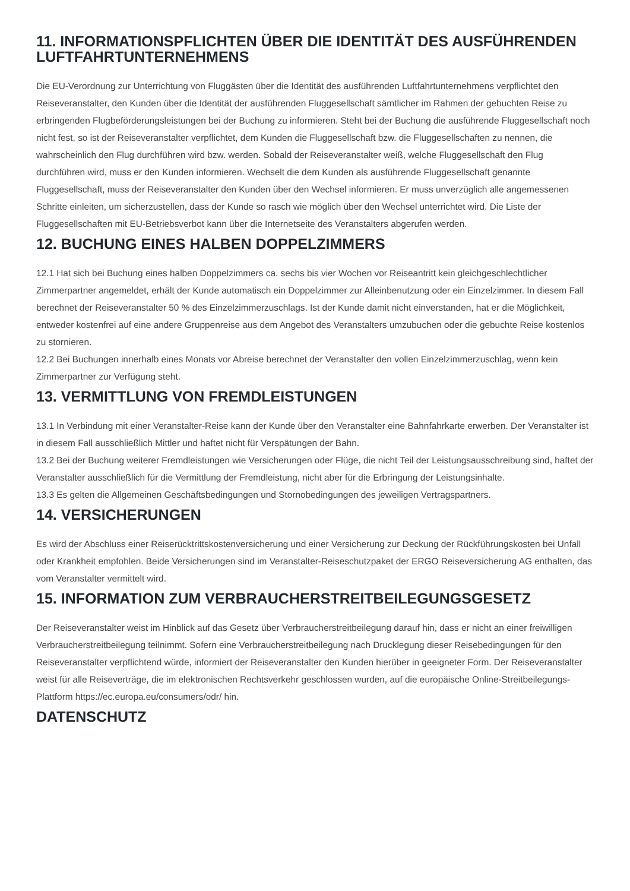11. INFORMATIONSPFLICHTEN ÜBER DIE IDENTITÄT DES AUSFÜHRENDEN LUFTFAHRTUNTERNEHMENS
Die EU-Verordnung zur Unterrichtung von Fluggästen über die Identität des ausführenden Luftfahrtunternehmens verpflichtet den Reiseveranstalter, den Kunden über die Identität der ausführenden Fluggesellschaft sämtlicher im Rahmen der gebuchten Reise zu erbringenden Flugbeförderungsleistungen bei der Buchung zu informieren. Steht bei der Buchung die ausführende Fluggesellschaft noch nicht fest, so ist der Reiseveranstalter verpflichtet, dem Kunden die Fluggesellschaft bzw. die Fluggesellschaften zu nennen, die wahrscheinlich den Flug durchführen wird bzw. werden. Sobald der Reiseveranstalter weiß, welche Fluggesellschaft den Flug durchführen wird, muss er den Kunden informieren. Wechselt die dem Kunden als ausführende Fluggesellschaft genannte Fluggesellschaft, muss der Reiseveranstalter den Kunden über den Wechsel informieren. Er muss unverzüglich alle angemessenen Schritte einleiten, um sicherzustellen, dass der Kunde so rasch wie möglich über den Wechsel unterrichtet wird. Die Liste der Fluggesellschaften mit EU-Betriebsverbot kann über die Internetseite des Veranstalters abgerufen werden.
12. BUCHUNG EINES HALBEN DOPPELZIMMERS
12.1 Hat sich bei Buchung eines halben Doppelzimmers ca. sechs bis vier Wochen vor Reiseantritt kein gleichgeschlechtlicher Zimmerpartner angemeldet, erhält der Kunde automatisch ein Doppelzimmer zur Alleinbenutzung oder ein Einzelzimmer. In diesem Fall berechnet der Reiseveranstalter 50 % des Einzelzimmerzuschlags. Ist der Kunde damit nicht einverstanden, hat er die Möglichkeit, entweder kostenfrei auf eine andere Gruppenreise aus dem Angebot des Veranstalters umzubuchen oder die gebuchte Reise kostenlos zu stornieren.
12.2 Bei Buchungen innerhalb eines Monats vor Abreise berechnet der Veranstalter den vollen Einzelzimmerzuschlag, wenn kein Zimmerpartner zur Verfügung steht.
13. VERMITTLUNG VON FREMDLEISTUNGEN
13.1 In Verbindung mit einer Veranstalter-Reise kann der Kunde über den Veranstalter eine Bahnfahrkarte erwerben. Der Veranstalter ist in diesem Fall ausschließlich Mittler und haftet nicht für Verspätungen der Bahn.
13.2 Bei der Buchung weiterer Fremdleistungen wie Versicherungen oder Flüge, die nicht Teil der Leistungsausschreibung sind, haftet der Veranstalter ausschließlich für die Vermittlung der Fremdleistung, nicht aber für die Erbringung der Leistungsinhalte.
13.3 Es gelten die Allgemeinen Geschäftsbedingungen und Stornobedingungen des jeweiligen Vertragspartners.
14. VERSICHERUNGEN
Es wird der Abschluss einer Reiserücktrittskostenversicherung und einer Versicherung zur Deckung der Rückführungskosten bei Unfall oder Krankheit empfohlen. Beide Versicherungen sind im Veranstalter-Reiseschutzpaket der ERGO Reiseversicherung AG enthalten, das vom Veranstalter vermittelt wird.
15. INFORMATION ZUM VERBRAUCHERSTREITBEILEGUNGSGESETZ
Der Reiseveranstalter weist im Hinblick auf das Gesetz über Verbraucherstreitbeilegung darauf hin, dass er nicht an einer freiwilligen Verbraucherstreitbeilegung teilnimmt. Sofern eine Verbraucherstreitbeilegung nach Drucklegung dieser Reisebedingungen für den Reiseveranstalter verpflichtend würde, informiert der Reiseveranstalter den Kunden hierüber in geeigneter Form. Der Reiseveranstalter weist für alle Reiseverträge, die im elektronischen Rechtsverkehr geschlossen wurden, auf die europäische Online-Streitbeilegungs-Plattform https://ec.europa.eu/consumers/odr/ hin.
DATENSCHUTZ